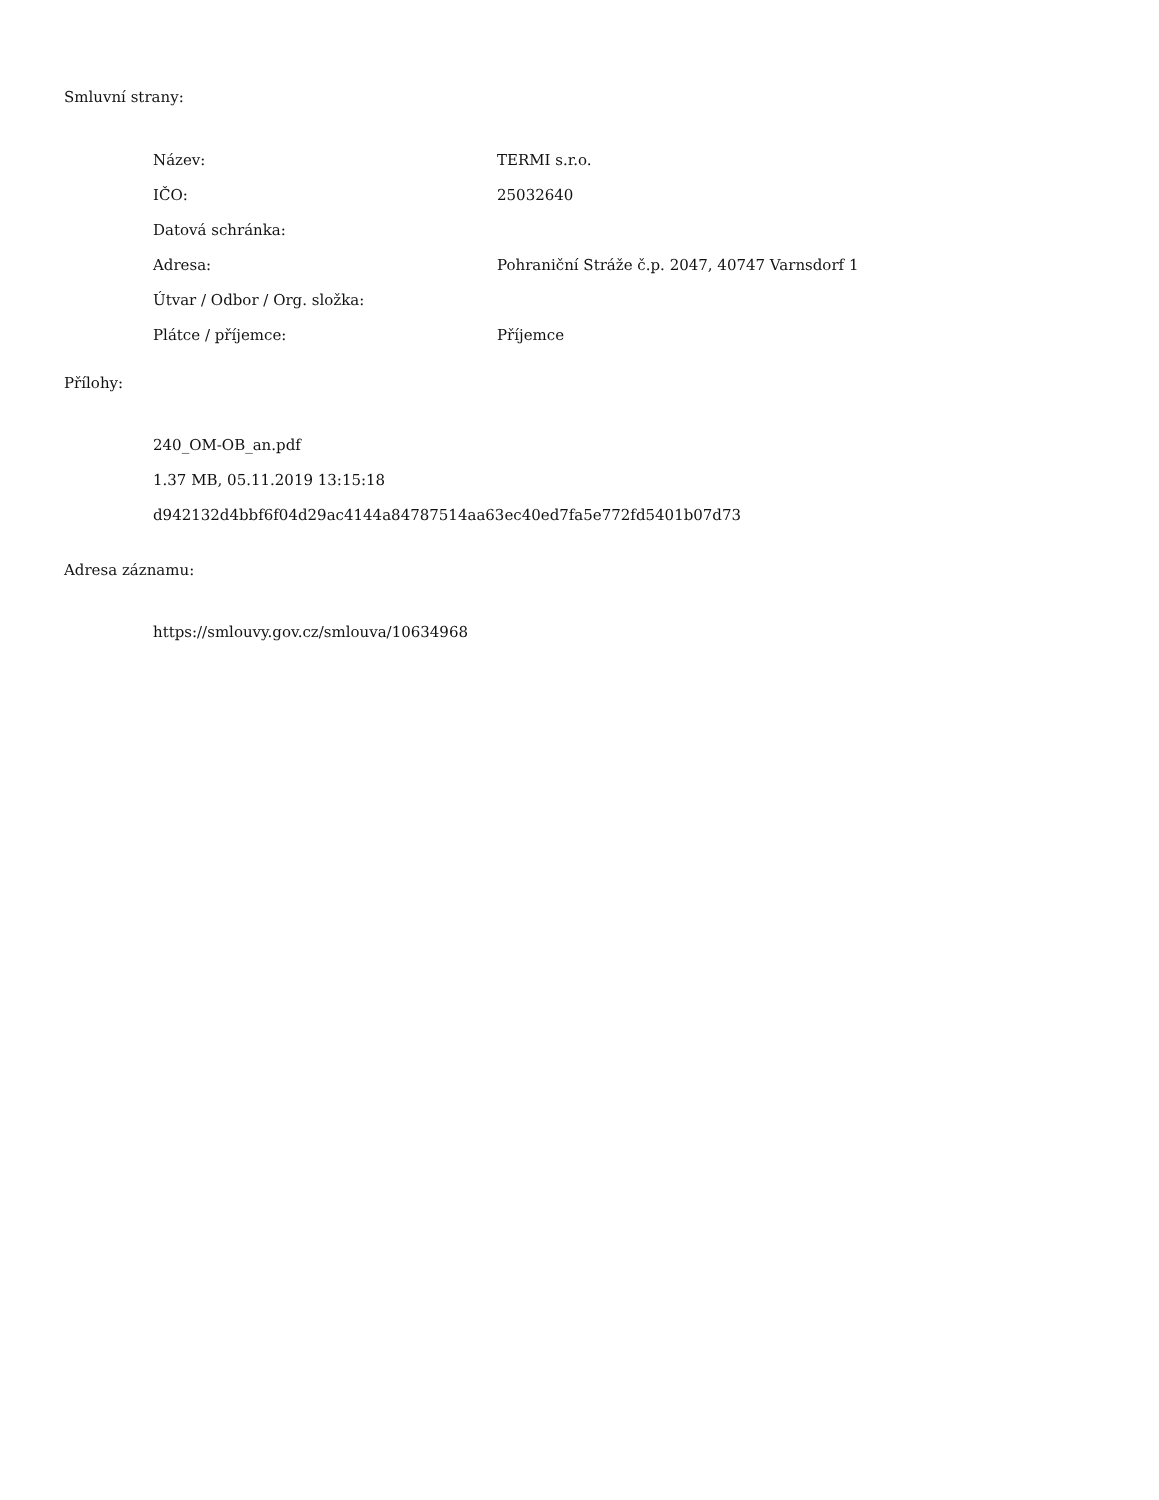Smluvní strany:
| Název: | TERMI s.r.o. |
| IČO: | 25032640 |
| Datová schránka: | |
| Adresa: | Pohraniční Stráže č.p. 2047, 40747 Varnsdorf 1 |
| Útvar / Odbor / Org. složka: | |
| Plátce / příjemce: | Příjemce |
Přílohy:
240_OM-OB_an.pdf
1.37 MB, 05.11.2019 13:15:18
d942132d4bbf6f04d29ac4144a84787514aa63ec40ed7fa5e772fd5401b07d73
Adresa záznamu:
https://smlouvy.gov.cz/smlouva/10634968